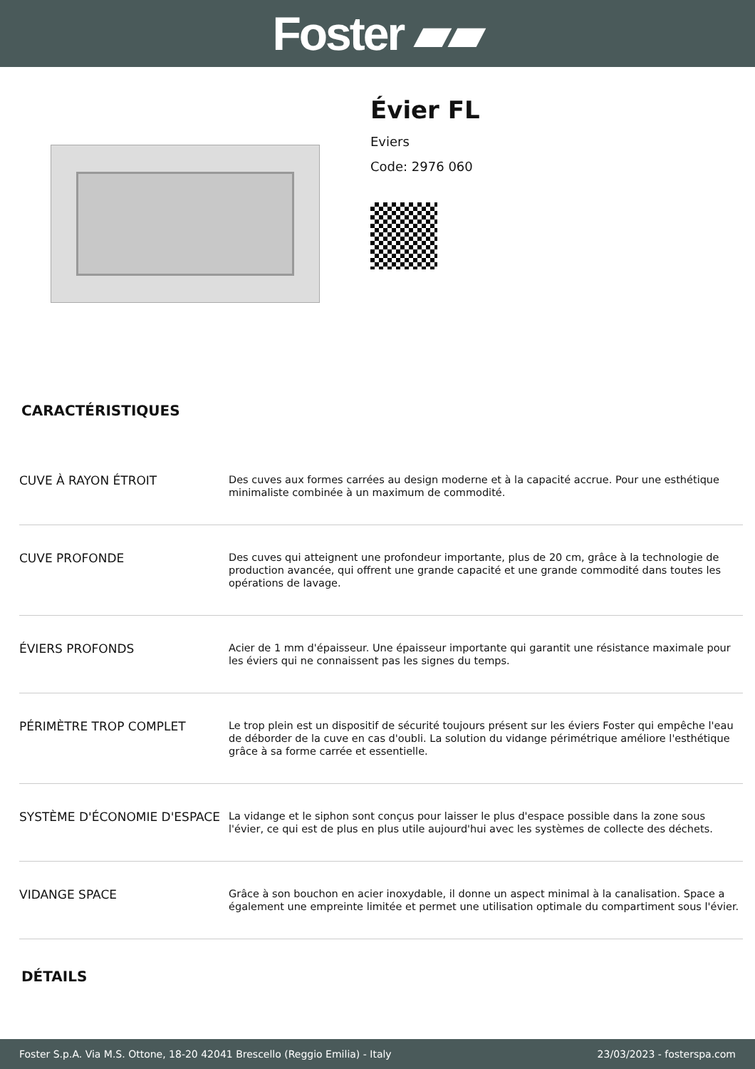Foster ▰▰
Évier FL
Eviers
Code: 2976 060
CARACTÉRISTIQUES
| CUVE À RAYON ÉTROIT | Des cuves aux formes carrées au design moderne et à la capacité accrue. Pour une esthétique minimaliste combinée à un maximum de commodité. |
| CUVE PROFONDE | Des cuves qui atteignent une profondeur importante, plus de 20 cm, grâce à la technologie de production avancée, qui offrent une grande capacité et une grande commodité dans toutes les opérations de lavage. |
| ÉVIERS PROFONDS | Acier de 1 mm d'épaisseur. Une épaisseur importante qui garantit une résistance maximale pour les éviers qui ne connaissent pas les signes du temps. |
| PÉRIMÈTRE TROP COMPLET | Le trop plein est un dispositif de sécurité toujours présent sur les éviers Foster qui empêche l'eau de déborder de la cuve en cas d'oubli. La solution du vidange périmétrique améliore l'esthétique grâce à sa forme carrée et essentielle. |
| SYSTÈME D'ÉCONOMIE D'ESPACE | La vidange et le siphon sont conçus pour laisser le plus d'espace possible dans la zone sous l'évier, ce qui est de plus en plus utile aujourd'hui avec les systèmes de collecte des déchets. |
| VIDANGE SPACE | Grâce à son bouchon en acier inoxydable, il donne un aspect minimal à la canalisation. Space a également une empreinte limitée et permet une utilisation optimale du compartiment sous l'évier. |
DÉTAILS
Foster S.p.A. Via M.S. Ottone, 18-20 42041 Brescello (Reggio Emilia) - Italy 23/03/2023 - fosterspa.com